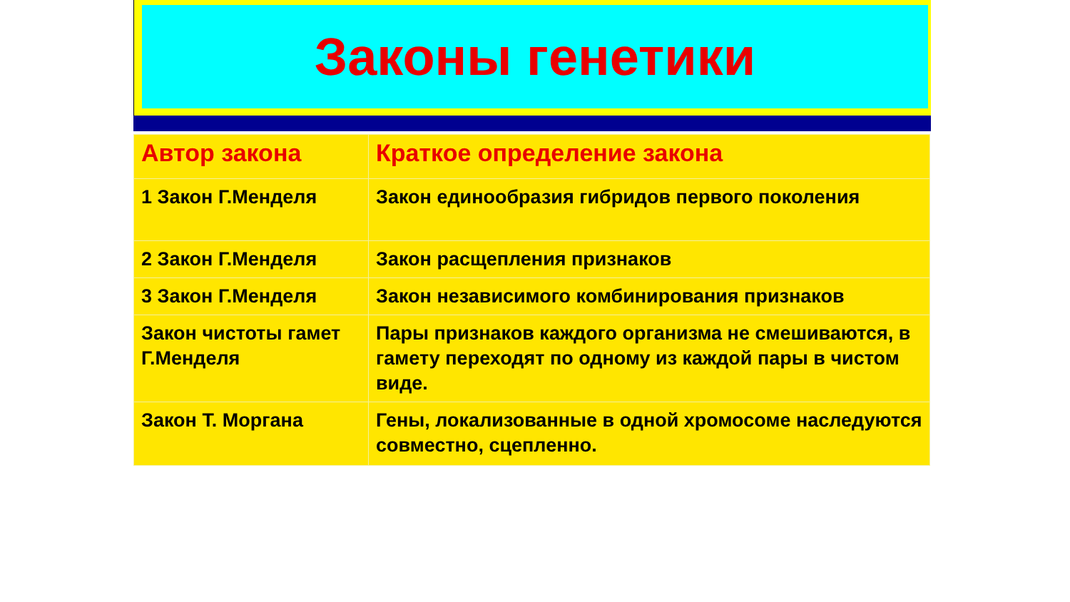Законы генетики
| Автор закона | Краткое определение закона |
| --- | --- |
| 1 Закон Г.Менделя | Закон единообразия гибридов первого поколения |
| 2 Закон Г.Менделя | Закон расщепления признаков |
| 3 Закон Г.Менделя | Закон независимого комбинирования признаков |
| Закон чистоты гамет Г.Менделя | Пары признаков каждого организма не смешиваются, в гамету переходят по одному из каждой пары в чистом виде. |
| Закон Т. Моргана | Гены, локализованные в одной хромосоме наследуются совместно, сцепленно. |